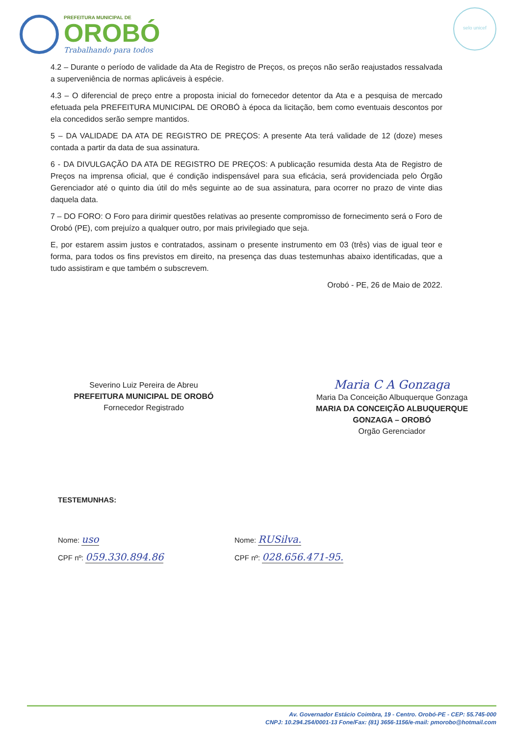PREFEITURA MUNICIPAL DE
OROBÓ
Trabalhando para todos
selo unicef
4.2 – Durante o período de validade da Ata de Registro de Preços, os preços não serão reajustados ressalvada a superveniência de normas aplicáveis à espécie.
4.3 – O diferencial de preço entre a proposta inicial do fornecedor detentor da Ata e a pesquisa de mercado efetuada pela PREFEITURA MUNICIPAL DE OROBÓ à época da licitação, bem como eventuais descontos por ela concedidos serão sempre mantidos.
5 – DA VALIDADE DA ATA DE REGISTRO DE PREÇOS: A presente Ata terá validade de 12 (doze) meses contada a partir da data de sua assinatura.
6 - DA DIVULGAÇÃO DA ATA DE REGISTRO DE PREÇOS: A publicação resumida desta Ata de Registro de Preços na imprensa oficial, que é condição indispensável para sua eficácia, será providenciada pelo Órgão Gerenciador até o quinto dia útil do mês seguinte ao de sua assinatura, para ocorrer no prazo de vinte dias daquela data.
7 – DO FORO: O Foro para dirimir questões relativas ao presente compromisso de fornecimento será o Foro de Orobó (PE), com prejuízo a qualquer outro, por mais privilegiado que seja.
E, por estarem assim justos e contratados, assinam o presente instrumento em 03 (três) vias de igual teor e forma, para todos os fins previstos em direito, na presença das duas testemunhas abaixo identificadas, que a tudo assistiram e que também o subscrevem.
Orobó - PE, 26 de Maio de 2022.
Severino Luiz Pereira de Abreu
PREFEITURA MUNICIPAL DE OROBÓ
Fornecedor Registrado
Maria C A Gonzaga
Maria Da Conceição Albuquerque Gonzaga
MARIA DA CONCEIÇÃO ALBUQUERQUE
GONZAGA – OROBÓ
Orgão Gerenciador
TESTEMUNHAS:
Nome: uso
CPF nº: 059.330.894.86
Nome: RUSilva.
CPF nº: 028.656.471-95.
Av. Governador Estácio Coimbra, 19 - Centro. Orobó-PE - CEP: 55.745-000
CNPJ: 10.294.254/0001-13 Fone/Fax: (81) 3656-1156/e-mail: pmorobo@hotmail.com